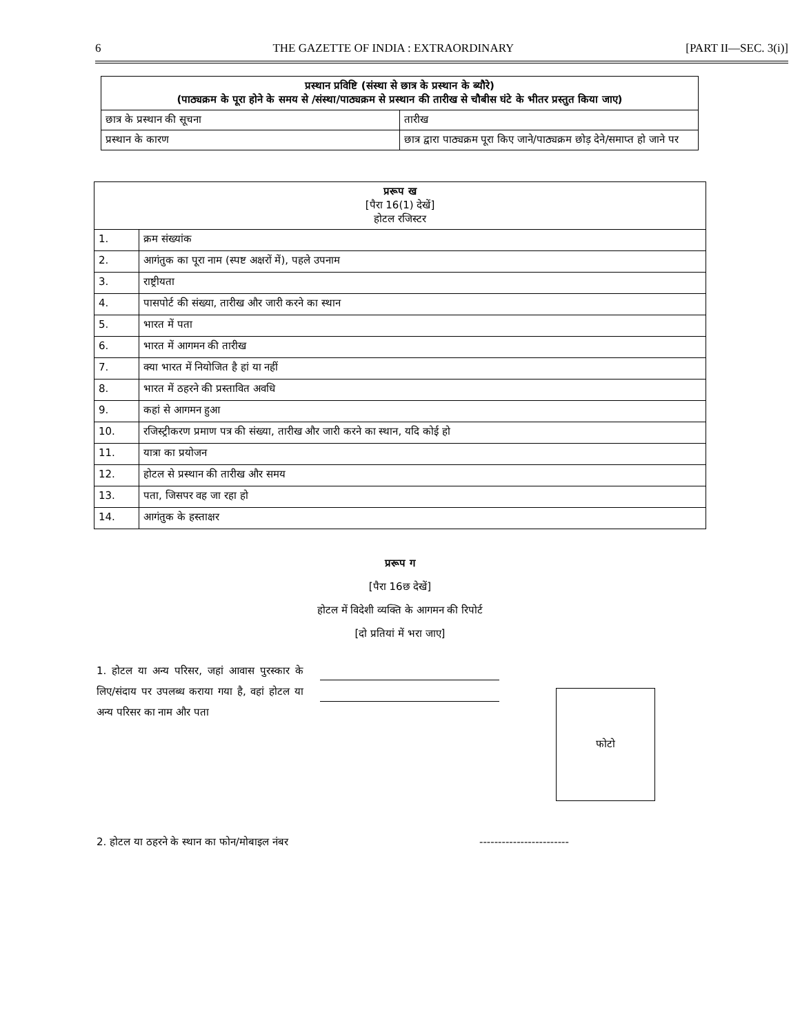6 THE GAZETTE OF INDIA : EXTRAORDINARY [PART II—SEC. 3(i)]
| प्रस्थान प्रविष्टि (संस्था से छात्र के प्रस्थान के ब्यौरे) (पाठ्यक्रम के पूरा होने के समय से /संस्था/पाठ्यक्रम से प्रस्थान की तारीख से चौबीस घंटे के भीतर प्रस्तुत किया जाए) | |
| --- | --- |
| छात्र के प्रस्थान की सूचना | तारीख |
| प्रस्थान के कारण | छात्र द्वारा पाठ्यक्रम पूरा किए जाने/पाठ्यक्रम छोड़ देने/समाप्त हो जाने पर |
| प्ररूप ख [पैरा 16(1) देखें] होटल रजिस्टर | |
| --- | --- |
| 1. | क्रम संख्यांक |
| 2. | आगंतुक का पूरा नाम (स्पष्ट अक्षरों में), पहले उपनाम |
| 3. | राष्ट्रीयता |
| 4. | पासपोर्ट की संख्या, तारीख और जारी करने का स्थान |
| 5. | भारत में पता |
| 6. | भारत में आगमन की तारीख |
| 7. | क्या भारत में नियोजित है हां या नहीं |
| 8. | भारत में ठहरने की प्रस्तावित अवधि |
| 9. | कहां से आगमन हुआ |
| 10. | रजिस्ट्रीकरण प्रमाण पत्र की संख्या, तारीख और जारी करने का स्थान, यदि कोई हो |
| 11. | यात्रा का प्रयोजन |
| 12. | होटल से प्रस्थान की तारीख और समय |
| 13. | पता, जिसपर वह जा रहा हो |
| 14. | आगंतुक के हस्ताक्षर |
प्ररूप ग
[पैरा 16छ देखें]
होटल में विदेशी व्यक्ति के आगमन की रिपोर्ट
[दो प्रतियां में भरा जाए]
1. होटल या अन्य परिसर, जहां आवास पुरस्कार के लिए/संदाय पर उपलब्ध कराया गया है, वहां होटल या अन्य परिसर का नाम और पता
फोटो
2. होटल या ठहरने के स्थान का फोन/मोबाइल नंबर ------------------------